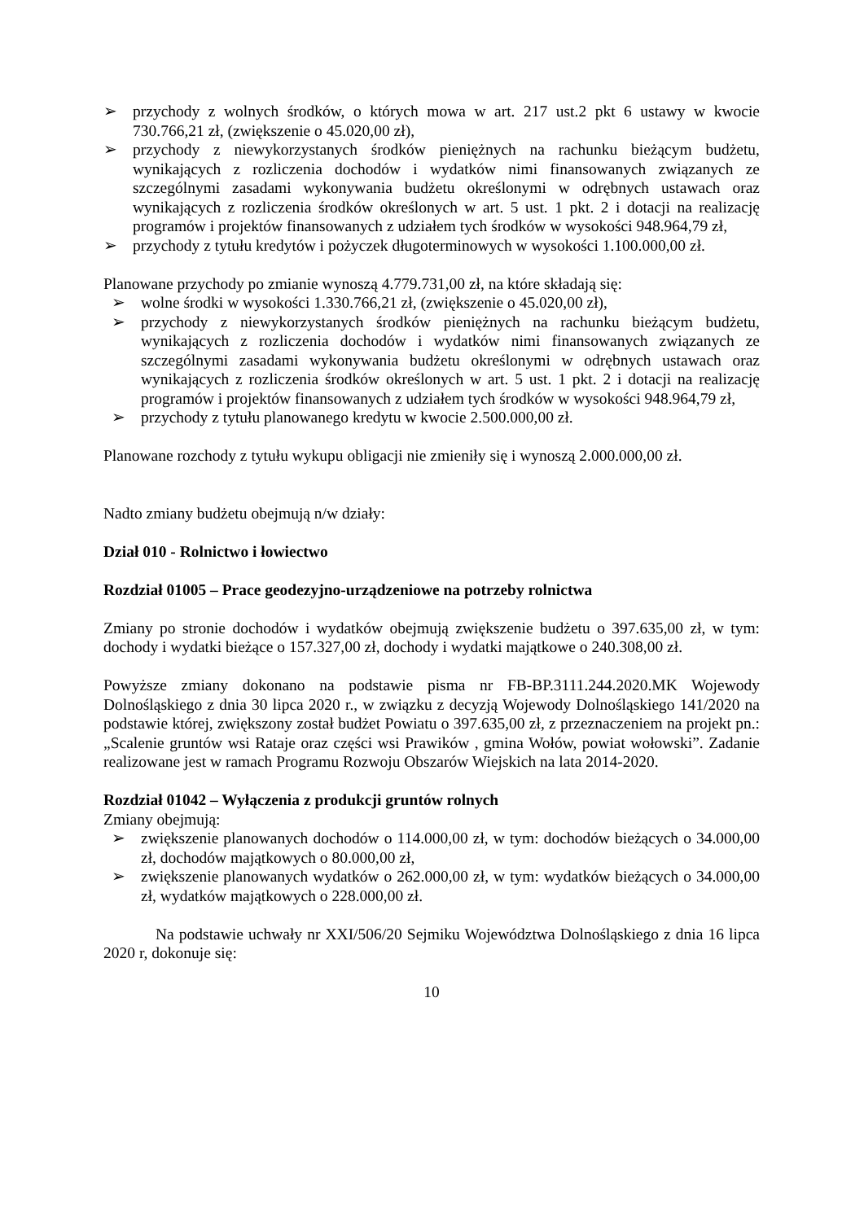➢ przychody z wolnych środków, o których mowa w art. 217 ust.2 pkt 6 ustawy w kwocie 730.766,21 zł, (zwiększenie o 45.020,00 zł),
➢ przychody z niewykorzystanych środków pieniężnych na rachunku bieżącym budżetu, wynikających z rozliczenia dochodów i wydatków nimi finansowanych związanych ze szczególnymi zasadami wykonywania budżetu określonymi w odrębnych ustawach oraz wynikających z rozliczenia środków określonych w art. 5 ust. 1 pkt. 2 i dotacji na realizację programów i projektów finansowanych z udziałem tych środków w wysokości 948.964,79 zł,
➢ przychody z tytułu kredytów i pożyczek długoterminowych w wysokości 1.100.000,00 zł.
Planowane przychody po zmianie wynoszą 4.779.731,00 zł, na które składają się:
➢ wolne środki w wysokości 1.330.766,21 zł, (zwiększenie o 45.020,00 zł),
➢ przychody z niewykorzystanych środków pieniężnych na rachunku bieżącym budżetu, wynikających z rozliczenia dochodów i wydatków nimi finansowanych związanych ze szczególnymi zasadami wykonywania budżetu określonymi w odrębnych ustawach oraz wynikających z rozliczenia środków określonych w art. 5 ust. 1 pkt. 2 i dotacji na realizację programów i projektów finansowanych z udziałem tych środków w wysokości 948.964,79 zł,
➢ przychody z tytułu planowanego kredytu w kwocie 2.500.000,00 zł.
Planowane rozchody z tytułu wykupu obligacji nie zmieniły się i wynoszą 2.000.000,00 zł.
Nadto zmiany budżetu obejmują n/w działy:
Dział 010 - Rolnictwo i łowiectwo
Rozdział 01005 – Prace geodezyjno-urządzeniowe na potrzeby rolnictwa
Zmiany po stronie dochodów i wydatków obejmują zwiększenie budżetu o 397.635,00 zł, w tym: dochody i wydatki bieżące o 157.327,00 zł, dochody i wydatki majątkowe o 240.308,00 zł.
Powyższe zmiany dokonano na podstawie pisma nr FB-BP.3111.244.2020.MK Wojewody Dolnośląskiego z dnia 30 lipca 2020 r., w związku z decyzją Wojewody Dolnośląskiego 141/2020 na podstawie której, zwiększony został budżet Powiatu o 397.635,00 zł, z przeznaczeniem na projekt pn.: „Scalenie gruntów wsi Rataje oraz części wsi Prawików , gmina Wołów, powiat wołowski”. Zadanie realizowane jest w ramach Programu Rozwoju Obszarów Wiejskich na lata 2014-2020.
Rozdział 01042 – Wyłączenia z produkcji gruntów rolnych
Zmiany obejmują:
➢ zwiększenie planowanych dochodów o 114.000,00 zł, w tym: dochodów bieżących o 34.000,00 zł, dochodów majątkowych o 80.000,00 zł,
➢ zwiększenie planowanych wydatków o 262.000,00 zł, w tym: wydatków bieżących o 34.000,00 zł, wydatków majątkowych o 228.000,00 zł.
Na podstawie uchwały nr XXI/506/20 Sejmiku Województwa Dolnośląskiego z dnia 16 lipca 2020 r, dokonuje się:
10